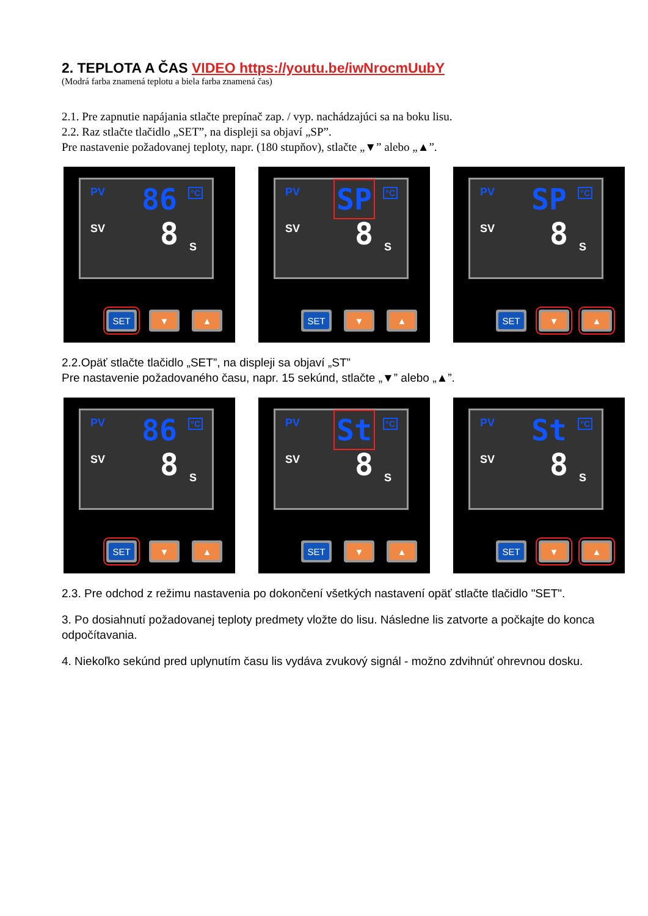2. TEPLOTA A ČAS VIDEO https://youtu.be/iwNrocmUubY
(Modrá farba znamená teplotu a biela farba znamená čas)
2.1. Pre zapnutie napájania stlačte prepínač zap. / vyp. nachádzajúci sa na boku lisu.
2.2. Raz stlačte tlačidlo „SET”, na displeji sa objaví „SP”.
Pre nastavenie požadovanej teploty, napr. (180 stupňov), stlačte „▼” alebo „▲”.
PV 86 °C
SV 8 S
SET ▼ ▲
PV SP °C
SV 8 S
SET ▼ ▲
PV SP °C
SV 8 S
SET ▼ ▲
2.2.Opäť stlačte tlačidlo „SET”, na displeji sa objaví „ST”
Pre nastavenie požadovaného času, napr. 15 sekúnd, stlačte „▼” alebo „▲”.
PV 86 °C
SV 8 S
SET ▼ ▲
PV St °C
SV 8 S
SET ▼ ▲
PV St °C
SV 8 S
SET ▼ ▲
2.3. Pre odchod z režimu nastavenia po dokončení všetkých nastavení opäť stlačte tlačidlo "SET".
3. Po dosiahnutí požadovanej teploty predmety vložte do lisu. Následne lis zatvorte a počkajte do konca odpočítavania.
4. Niekoľko sekúnd pred uplynutím času lis vydáva zvukový signál - možno zdvihnúť ohrevnou dosku.